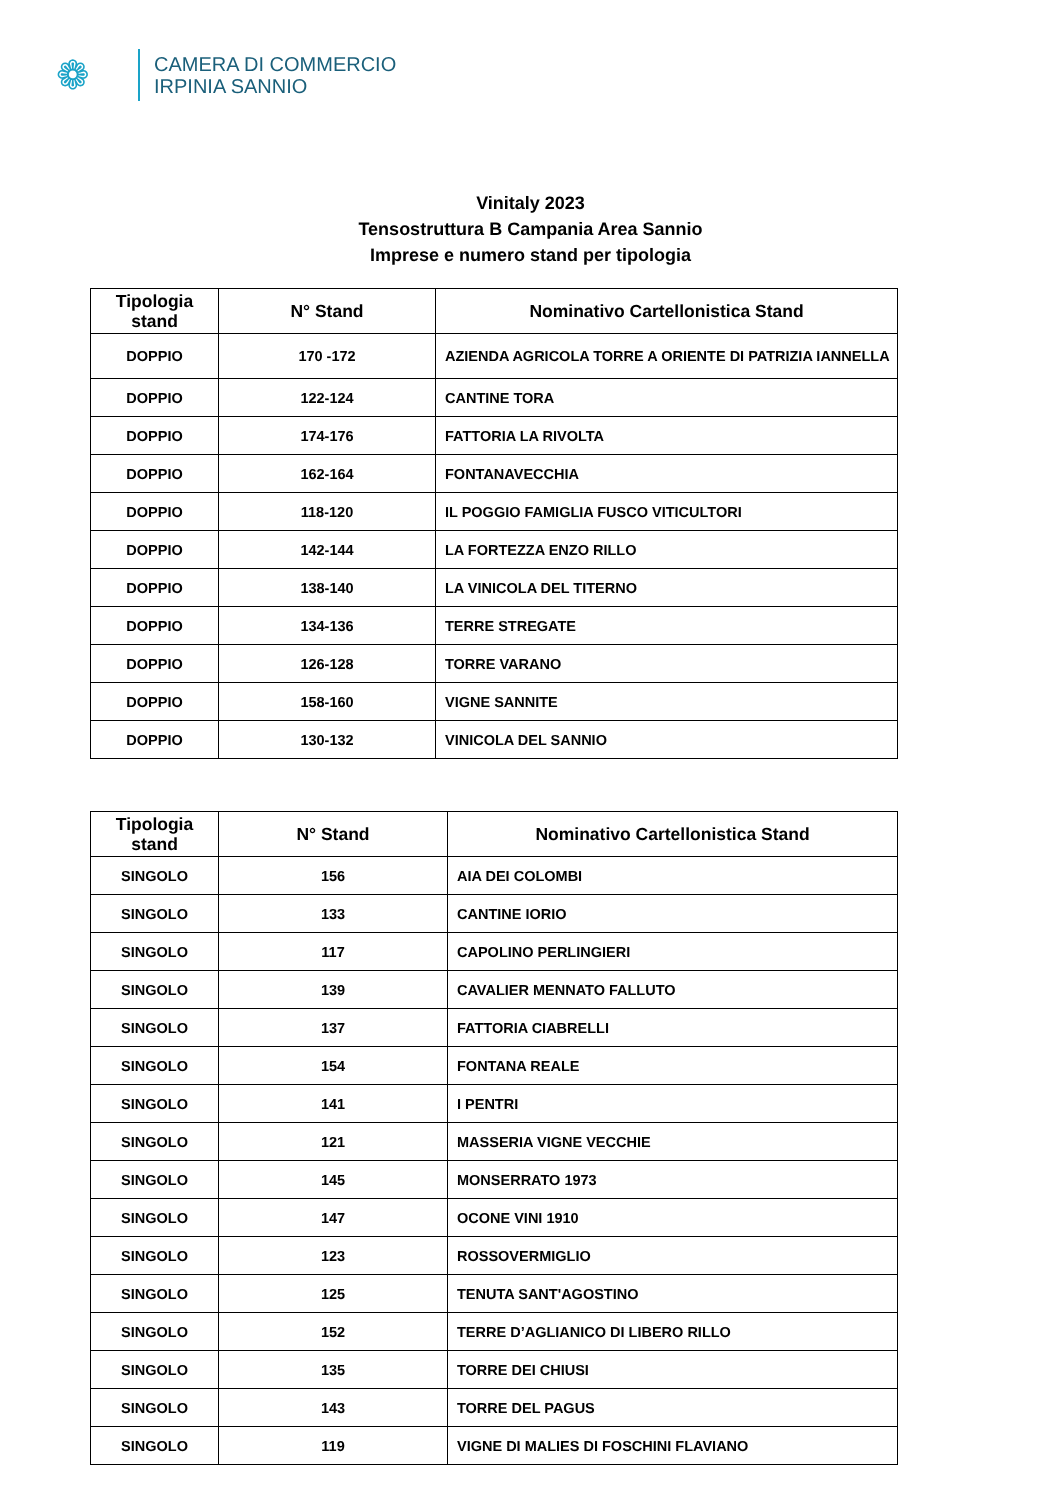❁
CAMERA DI COMMERCIO
IRPINIA SANNIO
Vinitaly 2023
Tensostruttura B Campania Area Sannio
Imprese e numero stand per tipologia
| Tipologia stand | N° Stand | Nominativo Cartellonistica Stand |
| --- | --- | --- |
| DOPPIO | 170 -172 | AZIENDA AGRICOLA TORRE A ORIENTE DI PATRIZIA IANNELLA |
| DOPPIO | 122-124 | CANTINE TORA |
| DOPPIO | 174-176 | FATTORIA LA RIVOLTA |
| DOPPIO | 162-164 | FONTANAVECCHIA |
| DOPPIO | 118-120 | IL POGGIO FAMIGLIA FUSCO VITICULTORI |
| DOPPIO | 142-144 | LA FORTEZZA ENZO RILLO |
| DOPPIO | 138-140 | LA VINICOLA DEL TITERNO |
| DOPPIO | 134-136 | TERRE STREGATE |
| DOPPIO | 126-128 | TORRE VARANO |
| DOPPIO | 158-160 | VIGNE SANNITE |
| DOPPIO | 130-132 | VINICOLA DEL SANNIO |
| Tipologia stand | N° Stand | Nominativo Cartellonistica Stand |
| --- | --- | --- |
| SINGOLO | 156 | AIA DEI COLOMBI |
| SINGOLO | 133 | CANTINE IORIO |
| SINGOLO | 117 | CAPOLINO PERLINGIERI |
| SINGOLO | 139 | CAVALIER MENNATO FALLUTO |
| SINGOLO | 137 | FATTORIA CIABRELLI |
| SINGOLO | 154 | FONTANA REALE |
| SINGOLO | 141 | I PENTRI |
| SINGOLO | 121 | MASSERIA VIGNE VECCHIE |
| SINGOLO | 145 | MONSERRATO 1973 |
| SINGOLO | 147 | OCONE VINI 1910 |
| SINGOLO | 123 | ROSSOVERMIGLIO |
| SINGOLO | 125 | TENUTA SANT'AGOSTINO |
| SINGOLO | 152 | TERRE D’AGLIANICO DI LIBERO RILLO |
| SINGOLO | 135 | TORRE DEI CHIUSI |
| SINGOLO | 143 | TORRE DEL PAGUS |
| SINGOLO | 119 | VIGNE DI MALIES DI FOSCHINI FLAVIANO |